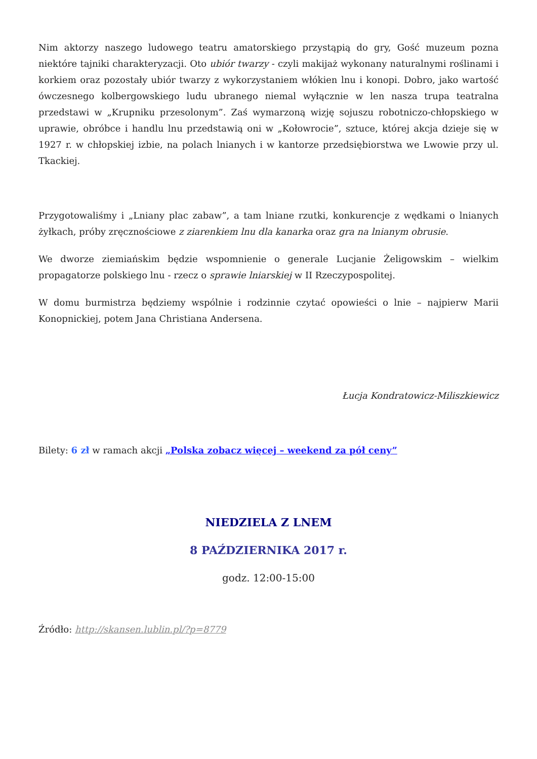Nim aktorzy naszego ludowego teatru amatorskiego przystąpią do gry, Gość muzeum pozna niektóre tajniki charakteryzacji. Oto ubiór twarzy - czyli makijaż wykonany naturalnymi roślinami i korkiem oraz pozostały ubiór twarzy z wykorzystaniem włókien lnu i konopi. Dobro, jako wartość ówczesnego kolbergowskiego ludu ubranego niemal wyłącznie w len nasza trupa teatralna przedstawi w „Krupniku przesolonym”. Zaś wymarzoną wizję sojuszu robotniczo-chłopskiego w uprawie, obróbce i handlu lnu przedstawią oni w „Kołowrocie”, sztuce, której akcja dzieje się w 1927 r. w chłopskiej izbie, na polach lnianych i w kantorze przedsiębiorstwa we Lwowie przy ul. Tkackiej.
Przygotowaliśmy i „Lniany plac zabaw”, a tam lniane rzutki, konkurencje z wędkami o lnianych żyłkach, próby zręcznościowe z ziarenkiem lnu dla kanarka oraz gra na lnianym obrusie.
We dworze ziemiańskim będzie wspomnienie o generale Lucjanie Żeligowskim – wielkim propagatorze polskiego lnu - rzecz o sprawie lniarskiej w II Rzeczypospolitej.
W domu burmistrza będziemy wspólnie i rodzinnie czytać opowieści o lnie – najpierw Marii Konopnickiej, potem Jana Christiana Andersena.
Łucja Kondratowicz-Miliszkiewicz
Bilety: 6 zł w ramach akcji „Polska zobacz więcej – weekend za pół ceny”
NIEDZIELA Z LNEM
8 PAŹDZIERNIKA 2017 r.
godz. 12:00-15:00
Źródło: http://skansen.lublin.pl/?p=8779